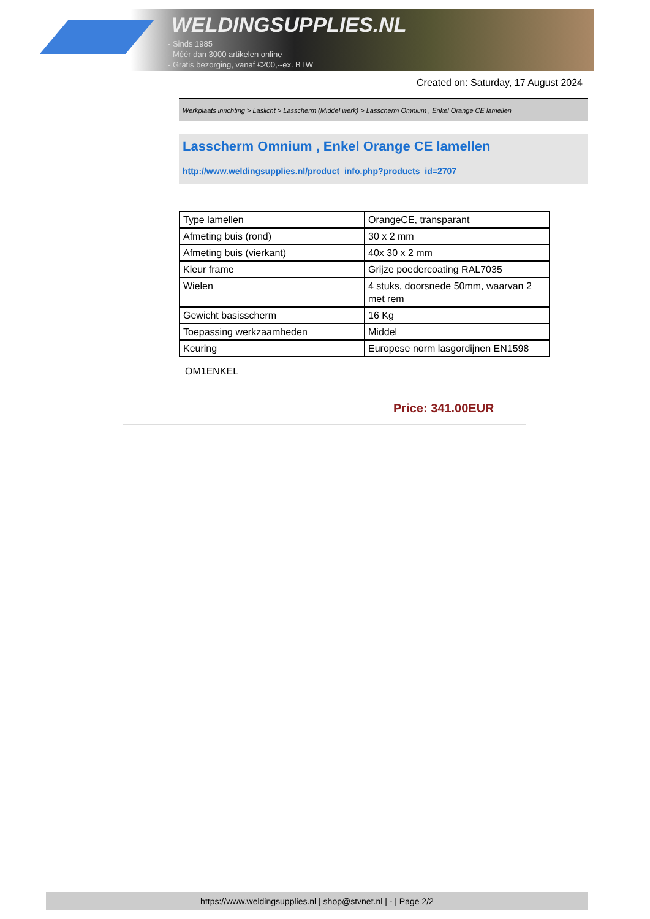WELDINGSUPPLIES.NL
- Sinds 1985
- Méér dan 3000 artikelen online
- Gratis bezorging, vanaf €200,--ex. BTW
Created on: Saturday, 17 August 2024
Werkplaats inrichting > Laslicht > Lasscherm (Middel werk) > Lasscherm Omnium , Enkel Orange CE lamellen
Lasscherm Omnium , Enkel Orange CE lamellen
http://www.weldingsupplies.nl/product_info.php?products_id=2707
| Type lamellen | OrangeCE, transparant |
| Afmeting buis (rond) | 30 x 2 mm |
| Afmeting buis (vierkant) | 40x 30 x 2 mm |
| Kleur frame | Grijze poedercoating RAL7035 |
| Wielen | 4 stuks, doorsnede 50mm, waarvan 2 met rem |
| Gewicht basisscherm | 16 Kg |
| Toepassing werkzaamheden | Middel |
| Keuring | Europese norm lasgordijnen EN1598 |
OM1ENKEL
Price: 341.00EUR
https://www.weldingsupplies.nl | shop@stvnet.nl | - | Page 2/2